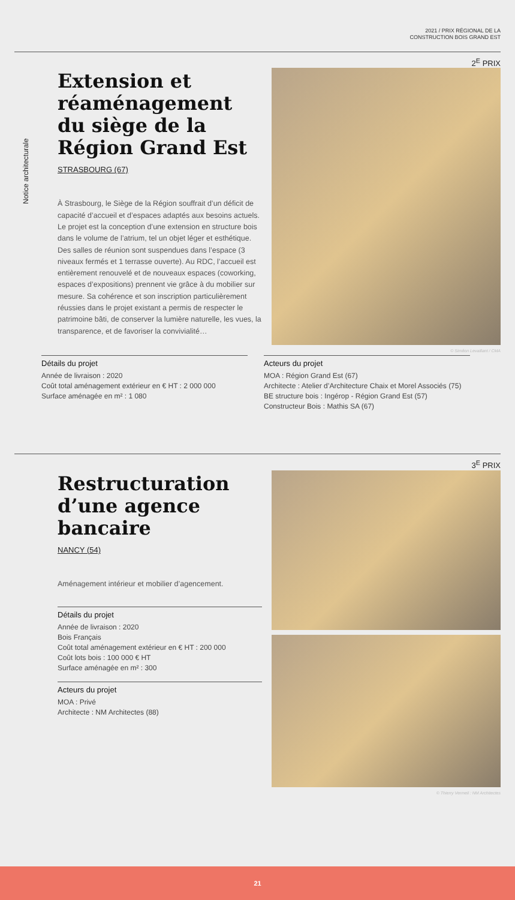2021 / PRIX RÉGIONAL DE LA
CONSTRUCTION BOIS GRAND EST
2<sup>E</sup> PRIX
Extension et réaménagement du siège de la Région Grand Est
STRASBOURG (67)
À Strasbourg, le Siège de la Région souffrait d’un déficit de capacité d’accueil et d’espaces adaptés aux besoins actuels. Le projet est la conception d’une extension en structure bois dans le volume de l’atrium, tel un objet léger et esthétique. Des salles de réunion sont suspendues dans l’espace (3 niveaux fermés et 1 terrasse ouverte). Au RDC, l’accueil est entièrement renouvelé et de nouveaux espaces (coworking, espaces d’expositions) prennent vie grâce à du mobilier sur mesure. Sa cohérence et son inscription particulièrement réussies dans le projet existant a permis de respecter le patrimoine bâti, de conserver la lumière naturelle, les vues, la transparence, et de favoriser la convivialité…
© Siméon Levaillant / CMA
Notice architecturale
Détails du projet
Année de livraison : 2020
Coût total aménagement extérieur en € HT : 2 000 000
Surface aménagée en m² : 1 080
Acteurs du projet
MOA : Région Grand Est (67)
Architecte : Atelier d’Architecture Chaix et Morel Associés (75)
BE structure bois : Ingérop - Région Grand Est (57)
Constructeur Bois : Mathis SA (67)
3<sup>E</sup> PRIX
Restructuration d’une agence bancaire
NANCY (54)
Aménagement intérieur et mobilier d’agencement.
Détails du projet
Année de livraison : 2020
Bois Français
Coût total aménagement extérieur en € HT : 200 000
Coût lots bois : 100 000 € HT
Surface aménagée en m² : 300
Acteurs du projet
MOA : Privé
Architecte : NM Architectes (88)
© Thierry Vermeil : NM Architectes
21